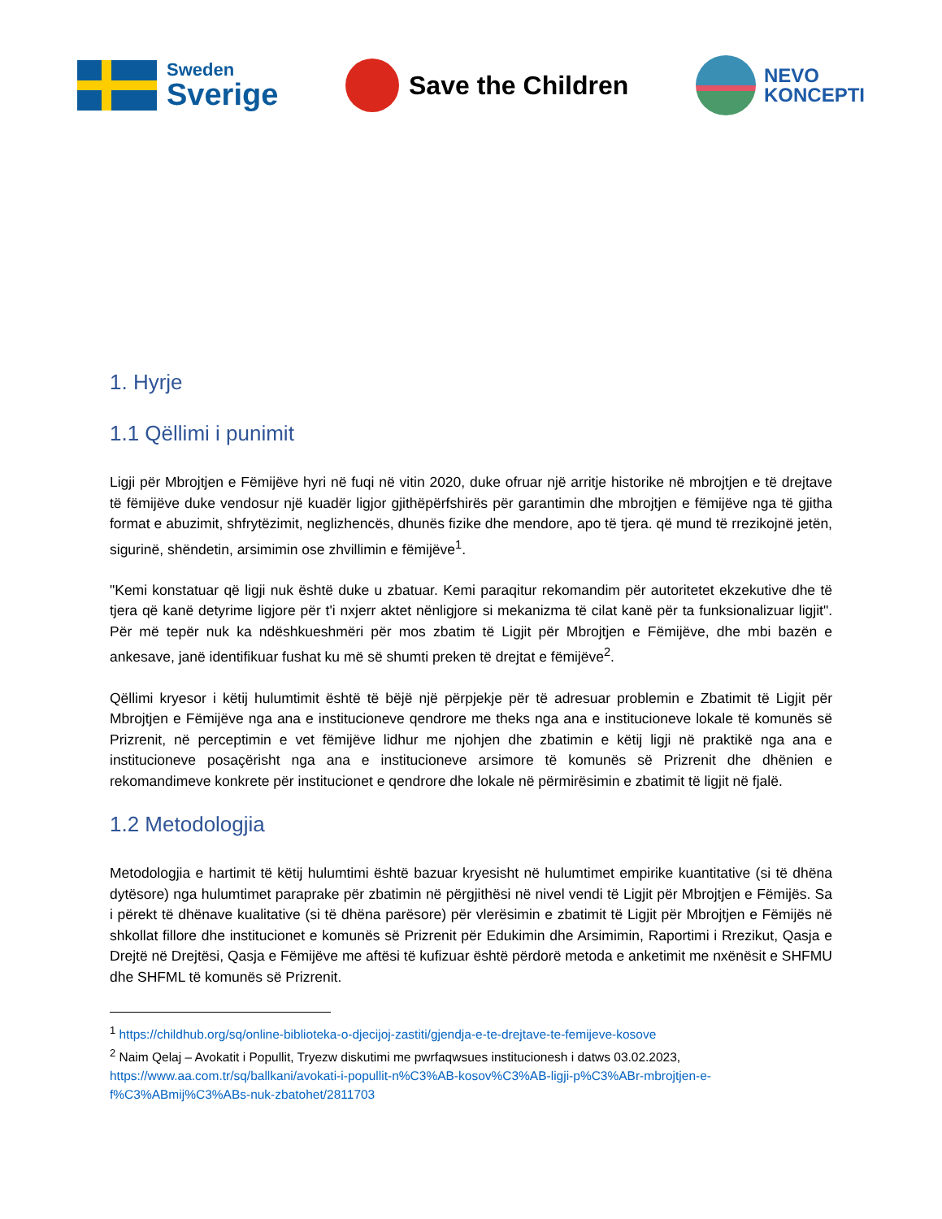Sweden
Sverige
Save the Children
NEVO
KONCEPTI
1. Hyrje
1.1 Qëllimi i punimit
Ligji për Mbrojtjen e Fëmijëve hyri në fuqi në vitin 2020, duke ofruar një arritje historike në mbrojtjen e të drejtave të fëmijëve duke vendosur një kuadër ligjor gjithëpërfshirës për garantimin dhe mbrojtjen e fëmijëve nga të gjitha format e abuzimit, shfrytëzimit, neglizhencës, dhunës fizike dhe mendore, apo të tjera. që mund të rrezikojnë jetën, sigurinë, shëndetin, arsimimin ose zhvillimin e fëmijëve<sup>1</sup>.
"Kemi konstatuar që ligji nuk është duke u zbatuar. Kemi paraqitur rekomandim për autoritetet ekzekutive dhe të tjera që kanë detyrime ligjore për t'i nxjerr aktet nënligjore si mekanizma të cilat kanë për ta funksionalizuar ligjit". Për më tepër nuk ka ndëshkueshmëri për mos zbatim të Ligjit për Mbrojtjen e Fëmijëve, dhe mbi bazën e ankesave, janë identifikuar fushat ku më së shumti preken të drejtat e fëmijëve<sup>2</sup>.
Qëllimi kryesor i këtij hulumtimit është të bëjë një përpjekje për të adresuar problemin e Zbatimit të Ligjit për Mbrojtjen e Fëmijëve nga ana e institucioneve qendrore me theks nga ana e institucioneve lokale të komunës së Prizrenit, në perceptimin e vet fëmijëve lidhur me njohjen dhe zbatimin e këtij ligji në praktikë nga ana e institucioneve posaçërisht nga ana e institucioneve arsimore të komunës së Prizrenit dhe dhënien e rekomandimeve konkrete për institucionet e qendrore dhe lokale në përmirësimin e zbatimit të ligjit në fjalë.
1.2 Metodologjia
Metodologjia e hartimit të këtij hulumtimi është bazuar kryesisht në hulumtimet empirike kuantitative (si të dhëna dytësore) nga hulumtimet paraprake për zbatimin në përgjithësi në nivel vendi të Ligjit për Mbrojtjen e Fëmijës. Sa i përekt të dhënave kualitative (si të dhëna parësore) për vlerësimin e zbatimit të Ligjit për Mbrojtjen e Fëmijës në shkollat fillore dhe institucionet e komunës së Prizrenit për Edukimin dhe Arsimimin, Raportimi i Rrezikut, Qasja e Drejtë në Drejtësi, Qasja e Fëmijëve me aftësi të kufizuar është përdorë metoda e anketimit me nxënësit e SHFMU dhe SHFML të komunës së Prizrenit.
<sup>1</sup> https://childhub.org/sq/online-biblioteka-o-djecijoj-zastiti/gjendja-e-te-drejtave-te-femijeve-kosove
<sup>2</sup> Naim Qelaj – Avokatit i Popullit, Tryezw diskutimi me pwrfaqwsues institucionesh i datws 03.02.2023, https://www.aa.com.tr/sq/ballkani/avokati-i-popullit-n%C3%AB-kosov%C3%AB-ligji-p%C3%ABr-mbrojtjen-e-f%C3%ABmij%C3%ABs-nuk-zbatohet/2811703